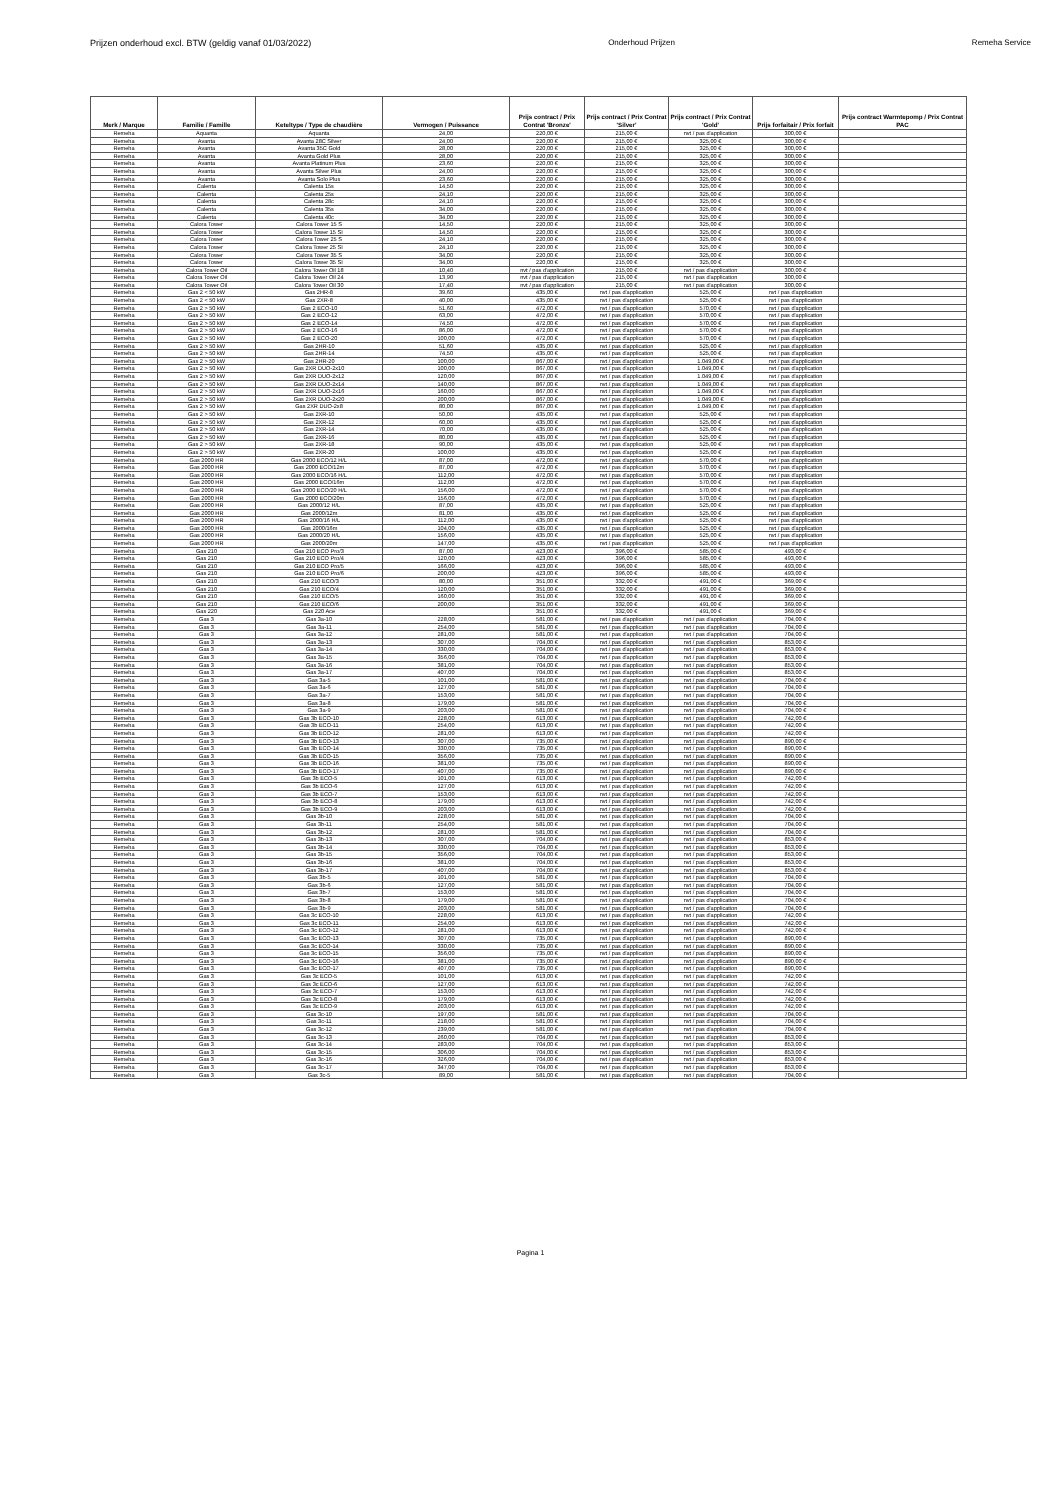Prijzen onderhoud excl. BTW (geldig vanaf 01/03/2022) Onderhoud Prijzen Remeha Service
| Merk / Marque | Familie / Famille | Keteltype / Type de chaudière | Vermogen / Puissance | Prijs contract / Prix Contrat 'Bronze' | Prijs contract / Prix Contrat 'Silver' | Prijs contract / Prix Contrat 'Gold' | Prijs forfaitair / Prix forfait | Prijs contract Warmtepomp / Prix Contrat PAC |
| --- | --- | --- | --- | --- | --- | --- | --- | --- |
| Remeha | Aquanta | Aquanta | 24,00 | 220,00 € | 215,00 € | nvt / pas d'application | 300,00 € | |
| Remeha | Avanta | Avanta 28C Silver | 24,00 | 220,00 € | 215,00 € | 325,00 € | 300,00 € | |
| Remeha | Avanta | Avanta 35C Gold | 28,00 | 220,00 € | 215,00 € | 325,00 € | 300,00 € | |
| Remeha | Avanta | Avanta Gold Plus | 28,00 | 220,00 € | 215,00 € | 325,00 € | 300,00 € | |
| Remeha | Avanta | Avanta Platinum Plus | 23,60 | 220,00 € | 215,00 € | 325,00 € | 300,00 € | |
| Remeha | Avanta | Avanta Silver Plus | 24,00 | 220,00 € | 215,00 € | 325,00 € | 300,00 € | |
| Remeha | Avanta | Avanta Solo Plus | 23,60 | 220,00 € | 215,00 € | 325,00 € | 300,00 € | |
| Remeha | Calenta | Calenta 15s | 14,50 | 220,00 € | 215,00 € | 325,00 € | 300,00 € | |
| Remeha | Calenta | Calenta 25s | 24,10 | 220,00 € | 215,00 € | 325,00 € | 300,00 € | |
| Remeha | Calenta | Calenta 28c | 24,10 | 220,00 € | 215,00 € | 325,00 € | 300,00 € | |
| Remeha | Calenta | Calenta 35s | 34,00 | 220,00 € | 215,00 € | 325,00 € | 300,00 € | |
| Remeha | Calenta | Calenta 40c | 34,00 | 220,00 € | 215,00 € | 325,00 € | 300,00 € | |
| Remeha | Calora Tower | Calora Tower 15 S | 14,50 | 220,00 € | 215,00 € | 325,00 € | 300,00 € | |
| Remeha | Calora Tower | Calora Tower 15 SI | 14,50 | 220,00 € | 215,00 € | 325,00 € | 300,00 € | |
| Remeha | Calora Tower | Calora Tower 25 S | 24,10 | 220,00 € | 215,00 € | 325,00 € | 300,00 € | |
| Remeha | Calora Tower | Calora Tower 25 SI | 24,10 | 220,00 € | 215,00 € | 325,00 € | 300,00 € | |
| Remeha | Calora Tower | Calora Tower 35 S | 34,00 | 220,00 € | 215,00 € | 325,00 € | 300,00 € | |
| Remeha | Calora Tower | Calora Tower 35 SI | 34,00 | 220,00 € | 215,00 € | 325,00 € | 300,00 € | |
| Remeha | Calora Tower Oil | Calora Tower Oil 18 | 10,40 | nvt / pas d'application | 215,00 € | nvt / pas d'application | 300,00 € | |
| Remeha | Calora Tower Oil | Calora Tower Oil 24 | 13,90 | nvt / pas d'application | 215,00 € | nvt / pas d'application | 300,00 € | |
| Remeha | Calora Tower Oil | Calora Tower Oil 30 | 17,40 | nvt / pas d'application | 215,00 € | nvt / pas d'application | 300,00 € | |
| Remeha | Gas 2 < 50 kW | Gas 2HR-8 | 39,60 | 435,00 € | nvt / pas d'application | 525,00 € | nvt / pas d'application | |
| Remeha | Gas 2 < 50 kW | Gas 2XR-8 | 40,00 | 435,00 € | nvt / pas d'application | 525,00 € | nvt / pas d'application | |
| Remeha | Gas 2 > 50 kW | Gas 2 ECO-10 | 51,60 | 472,00 € | nvt / pas d'application | 570,00 € | nvt / pas d'application | |
| Remeha | Gas 2 > 50 kW | Gas 2 ECO-12 | 63,00 | 472,00 € | nvt / pas d'application | 570,00 € | nvt / pas d'application | |
| Remeha | Gas 2 > 50 kW | Gas 2 ECO-14 | 74,50 | 472,00 € | nvt / pas d'application | 570,00 € | nvt / pas d'application | |
| Remeha | Gas 2 > 50 kW | Gas 2 ECO-16 | 86,00 | 472,00 € | nvt / pas d'application | 570,00 € | nvt / pas d'application | |
| Remeha | Gas 2 > 50 kW | Gas 2 ECO-20 | 100,00 | 472,00 € | nvt / pas d'application | 570,00 € | nvt / pas d'application | |
| Remeha | Gas 2 > 50 kW | Gas 2HR-10 | 51,60 | 435,00 € | nvt / pas d'application | 525,00 € | nvt / pas d'application | |
| Remeha | Gas 2 > 50 kW | Gas 2HR-14 | 74,50 | 435,00 € | nvt / pas d'application | 525,00 € | nvt / pas d'application | |
| Remeha | Gas 2 > 50 kW | Gas 2HR-20 | 100,00 | 867,00 € | nvt / pas d'application | 1.049,00 € | nvt / pas d'application | |
| Remeha | Gas 2 > 50 kW | Gas 2XR DUO-2x10 | 100,00 | 867,00 € | nvt / pas d'application | 1.049,00 € | nvt / pas d'application | |
| Remeha | Gas 2 > 50 kW | Gas 2XR DUO-2x12 | 120,00 | 867,00 € | nvt / pas d'application | 1.049,00 € | nvt / pas d'application | |
| Remeha | Gas 2 > 50 kW | Gas 2XR DUO-2x14 | 140,00 | 867,00 € | nvt / pas d'application | 1.049,00 € | nvt / pas d'application | |
| Remeha | Gas 2 > 50 kW | Gas 2XR DUO-2x16 | 160,00 | 867,00 € | nvt / pas d'application | 1.049,00 € | nvt / pas d'application | |
| Remeha | Gas 2 > 50 kW | Gas 2XR DUO-2x20 | 200,00 | 867,00 € | nvt / pas d'application | 1.049,00 € | nvt / pas d'application | |
| Remeha | Gas 2 > 50 kW | Gas 2XR DUO-2x8 | 80,00 | 867,00 € | nvt / pas d'application | 1.049,00 € | nvt / pas d'application | |
| Remeha | Gas 2 > 50 kW | Gas 2XR-10 | 50,00 | 435,00 € | nvt / pas d'application | 525,00 € | nvt / pas d'application | |
| Remeha | Gas 2 > 50 kW | Gas 2XR-12 | 60,00 | 435,00 € | nvt / pas d'application | 525,00 € | nvt / pas d'application | |
| Remeha | Gas 2 > 50 kW | Gas 2XR-14 | 70,00 | 435,00 € | nvt / pas d'application | 525,00 € | nvt / pas d'application | |
| Remeha | Gas 2 > 50 kW | Gas 2XR-16 | 80,00 | 435,00 € | nvt / pas d'application | 525,00 € | nvt / pas d'application | |
| Remeha | Gas 2 > 50 kW | Gas 2XR-18 | 90,00 | 435,00 € | nvt / pas d'application | 525,00 € | nvt / pas d'application | |
| Remeha | Gas 2 > 50 kW | Gas 2XR-20 | 100,00 | 435,00 € | nvt / pas d'application | 525,00 € | nvt / pas d'application | |
| Remeha | Gas 2000 HR | Gas 2000 ECO/12 H/L | 87,00 | 472,00 € | nvt / pas d'application | 570,00 € | nvt / pas d'application | |
| Remeha | Gas 2000 HR | Gas 2000 ECO/12m | 87,00 | 472,00 € | nvt / pas d'application | 570,00 € | nvt / pas d'application | |
| Remeha | Gas 2000 HR | Gas 2000 ECO/16 H/L | 112,00 | 472,00 € | nvt / pas d'application | 570,00 € | nvt / pas d'application | |
| Remeha | Gas 2000 HR | Gas 2000 ECO/16m | 112,00 | 472,00 € | nvt / pas d'application | 570,00 € | nvt / pas d'application | |
| Remeha | Gas 2000 HR | Gas 2000 ECO/20 H/L | 156,00 | 472,00 € | nvt / pas d'application | 570,00 € | nvt / pas d'application | |
| Remeha | Gas 2000 HR | Gas 2000 ECO/20m | 156,00 | 472,00 € | nvt / pas d'application | 570,00 € | nvt / pas d'application | |
| Remeha | Gas 2000 HR | Gas 2000/12 H/L | 87,00 | 435,00 € | nvt / pas d'application | 525,00 € | nvt / pas d'application | |
| Remeha | Gas 2000 HR | Gas 2000/12m | 81,00 | 435,00 € | nvt / pas d'application | 525,00 € | nvt / pas d'application | |
| Remeha | Gas 2000 HR | Gas 2000/16 H/L | 112,00 | 435,00 € | nvt / pas d'application | 525,00 € | nvt / pas d'application | |
| Remeha | Gas 2000 HR | Gas 2000/16m | 104,00 | 435,00 € | nvt / pas d'application | 525,00 € | nvt / pas d'application | |
| Remeha | Gas 2000 HR | Gas 2000/20 H/L | 156,00 | 435,00 € | nvt / pas d'application | 525,00 € | nvt / pas d'application | |
| Remeha | Gas 2000 HR | Gas 2000/20m | 147,00 | 435,00 € | nvt / pas d'application | 525,00 € | nvt / pas d'application | |
| Remeha | Gas 210 | Gas 210 ECO Pro/3 | 87,00 | 423,00 € | 396,00 € | 585,00 € | 493,00 € | |
| Remeha | Gas 210 | Gas 210 ECO Pro/4 | 120,00 | 423,00 € | 396,00 € | 585,00 € | 493,00 € | |
| Remeha | Gas 210 | Gas 210 ECO Pro/5 | 166,00 | 423,00 € | 396,00 € | 585,00 € | 493,00 € | |
| Remeha | Gas 210 | Gas 210 ECO Pro/6 | 200,00 | 423,00 € | 396,00 € | 585,00 € | 493,00 € | |
| Remeha | Gas 210 | Gas 210 ECO/3 | 80,00 | 351,00 € | 332,00 € | 491,00 € | 369,00 € | |
| Remeha | Gas 210 | Gas 210 ECO/4 | 120,00 | 351,00 € | 332,00 € | 491,00 € | 369,00 € | |
| Remeha | Gas 210 | Gas 210 ECO/5 | 160,00 | 351,00 € | 332,00 € | 491,00 € | 369,00 € | |
| Remeha | Gas 210 | Gas 210 ECO/6 | 200,00 | 351,00 € | 332,00 € | 491,00 € | 369,00 € | |
| Remeha | Gas 220 | Gas 220 Ace | | 351,00 € | 332,00 € | 491,00 € | 369,00 € | |
| Remeha | Gas 3 | Gas 3a-10 | 228,00 | 581,00 € | nvt / pas d'application | nvt / pas d'application | 704,00 € | |
| Remeha | Gas 3 | Gas 3a-11 | 254,00 | 581,00 € | nvt / pas d'application | nvt / pas d'application | 704,00 € | |
| Remeha | Gas 3 | Gas 3a-12 | 281,00 | 581,00 € | nvt / pas d'application | nvt / pas d'application | 704,00 € | |
| Remeha | Gas 3 | Gas 3a-13 | 307,00 | 704,00 € | nvt / pas d'application | nvt / pas d'application | 853,00 € | |
| Remeha | Gas 3 | Gas 3a-14 | 330,00 | 704,00 € | nvt / pas d'application | nvt / pas d'application | 853,00 € | |
| Remeha | Gas 3 | Gas 3a-15 | 356,00 | 704,00 € | nvt / pas d'application | nvt / pas d'application | 853,00 € | |
| Remeha | Gas 3 | Gas 3a-16 | 381,00 | 704,00 € | nvt / pas d'application | nvt / pas d'application | 853,00 € | |
| Remeha | Gas 3 | Gas 3a-17 | 407,00 | 704,00 € | nvt / pas d'application | nvt / pas d'application | 853,00 € | |
| Remeha | Gas 3 | Gas 3a-5 | 101,00 | 581,00 € | nvt / pas d'application | nvt / pas d'application | 704,00 € | |
| Remeha | Gas 3 | Gas 3a-6 | 127,00 | 581,00 € | nvt / pas d'application | nvt / pas d'application | 704,00 € | |
| Remeha | Gas 3 | Gas 3a-7 | 153,00 | 581,00 € | nvt / pas d'application | nvt / pas d'application | 704,00 € | |
| Remeha | Gas 3 | Gas 3a-8 | 179,00 | 581,00 € | nvt / pas d'application | nvt / pas d'application | 704,00 € | |
| Remeha | Gas 3 | Gas 3a-9 | 203,00 | 581,00 € | nvt / pas d'application | nvt / pas d'application | 704,00 € | |
| Remeha | Gas 3 | Gas 3b ECO-10 | 228,00 | 613,00 € | nvt / pas d'application | nvt / pas d'application | 742,00 € | |
| Remeha | Gas 3 | Gas 3b ECO-11 | 254,00 | 613,00 € | nvt / pas d'application | nvt / pas d'application | 742,00 € | |
| Remeha | Gas 3 | Gas 3b ECO-12 | 281,00 | 613,00 € | nvt / pas d'application | nvt / pas d'application | 742,00 € | |
| Remeha | Gas 3 | Gas 3b ECO-13 | 307,00 | 735,00 € | nvt / pas d'application | nvt / pas d'application | 890,00 € | |
| Remeha | Gas 3 | Gas 3b ECO-14 | 330,00 | 735,00 € | nvt / pas d'application | nvt / pas d'application | 890,00 € | |
| Remeha | Gas 3 | Gas 3b ECO-15 | 356,00 | 735,00 € | nvt / pas d'application | nvt / pas d'application | 890,00 € | |
| Remeha | Gas 3 | Gas 3b ECO-16 | 381,00 | 735,00 € | nvt / pas d'application | nvt / pas d'application | 890,00 € | |
| Remeha | Gas 3 | Gas 3b ECO-17 | 407,00 | 735,00 € | nvt / pas d'application | nvt / pas d'application | 890,00 € | |
| Remeha | Gas 3 | Gas 3b ECO-5 | 101,00 | 613,00 € | nvt / pas d'application | nvt / pas d'application | 742,00 € | |
| Remeha | Gas 3 | Gas 3b ECO-6 | 127,00 | 613,00 € | nvt / pas d'application | nvt / pas d'application | 742,00 € | |
| Remeha | Gas 3 | Gas 3b ECO-7 | 153,00 | 613,00 € | nvt / pas d'application | nvt / pas d'application | 742,00 € | |
| Remeha | Gas 3 | Gas 3b ECO-8 | 179,00 | 613,00 € | nvt / pas d'application | nvt / pas d'application | 742,00 € | |
| Remeha | Gas 3 | Gas 3b ECO-9 | 203,00 | 613,00 € | nvt / pas d'application | nvt / pas d'application | 742,00 € | |
| Remeha | Gas 3 | Gas 3b-10 | 228,00 | 581,00 € | nvt / pas d'application | nvt / pas d'application | 704,00 € | |
| Remeha | Gas 3 | Gas 3b-11 | 254,00 | 581,00 € | nvt / pas d'application | nvt / pas d'application | 704,00 € | |
| Remeha | Gas 3 | Gas 3b-12 | 281,00 | 581,00 € | nvt / pas d'application | nvt / pas d'application | 704,00 € | |
| Remeha | Gas 3 | Gas 3b-13 | 307,00 | 704,00 € | nvt / pas d'application | nvt / pas d'application | 853,00 € | |
| Remeha | Gas 3 | Gas 3b-14 | 330,00 | 704,00 € | nvt / pas d'application | nvt / pas d'application | 853,00 € | |
| Remeha | Gas 3 | Gas 3b-15 | 356,00 | 704,00 € | nvt / pas d'application | nvt / pas d'application | 853,00 € | |
| Remeha | Gas 3 | Gas 3b-16 | 381,00 | 704,00 € | nvt / pas d'application | nvt / pas d'application | 853,00 € | |
| Remeha | Gas 3 | Gas 3b-17 | 407,00 | 704,00 € | nvt / pas d'application | nvt / pas d'application | 853,00 € | |
| Remeha | Gas 3 | Gas 3b-5 | 101,00 | 581,00 € | nvt / pas d'application | nvt / pas d'application | 704,00 € | |
| Remeha | Gas 3 | Gas 3b-6 | 127,00 | 581,00 € | nvt / pas d'application | nvt / pas d'application | 704,00 € | |
| Remeha | Gas 3 | Gas 3b-7 | 153,00 | 581,00 € | nvt / pas d'application | nvt / pas d'application | 704,00 € | |
| Remeha | Gas 3 | Gas 3b-8 | 179,00 | 581,00 € | nvt / pas d'application | nvt / pas d'application | 704,00 € | |
| Remeha | Gas 3 | Gas 3b-9 | 203,00 | 581,00 € | nvt / pas d'application | nvt / pas d'application | 704,00 € | |
| Remeha | Gas 3 | Gas 3c ECO-10 | 228,00 | 613,00 € | nvt / pas d'application | nvt / pas d'application | 742,00 € | |
| Remeha | Gas 3 | Gas 3c ECO-11 | 254,00 | 613,00 € | nvt / pas d'application | nvt / pas d'application | 742,00 € | |
| Remeha | Gas 3 | Gas 3c ECO-12 | 281,00 | 613,00 € | nvt / pas d'application | nvt / pas d'application | 742,00 € | |
| Remeha | Gas 3 | Gas 3c ECO-13 | 307,00 | 735,00 € | nvt / pas d'application | nvt / pas d'application | 890,00 € | |
| Remeha | Gas 3 | Gas 3c ECO-14 | 330,00 | 735,00 € | nvt / pas d'application | nvt / pas d'application | 890,00 € | |
| Remeha | Gas 3 | Gas 3c ECO-15 | 356,00 | 735,00 € | nvt / pas d'application | nvt / pas d'application | 890,00 € | |
| Remeha | Gas 3 | Gas 3c ECO-16 | 381,00 | 735,00 € | nvt / pas d'application | nvt / pas d'application | 890,00 € | |
| Remeha | Gas 3 | Gas 3c ECO-17 | 407,00 | 735,00 € | nvt / pas d'application | nvt / pas d'application | 890,00 € | |
| Remeha | Gas 3 | Gas 3c ECO-5 | 101,00 | 613,00 € | nvt / pas d'application | nvt / pas d'application | 742,00 € | |
| Remeha | Gas 3 | Gas 3c ECO-6 | 127,00 | 613,00 € | nvt / pas d'application | nvt / pas d'application | 742,00 € | |
| Remeha | Gas 3 | Gas 3c ECO-7 | 153,00 | 613,00 € | nvt / pas d'application | nvt / pas d'application | 742,00 € | |
| Remeha | Gas 3 | Gas 3c ECO-8 | 179,00 | 613,00 € | nvt / pas d'application | nvt / pas d'application | 742,00 € | |
| Remeha | Gas 3 | Gas 3c ECO-9 | 203,00 | 613,00 € | nvt / pas d'application | nvt / pas d'application | 742,00 € | |
| Remeha | Gas 3 | Gas 3c-10 | 197,00 | 581,00 € | nvt / pas d'application | nvt / pas d'application | 704,00 € | |
| Remeha | Gas 3 | Gas 3c-11 | 218,00 | 581,00 € | nvt / pas d'application | nvt / pas d'application | 704,00 € | |
| Remeha | Gas 3 | Gas 3c-12 | 239,00 | 581,00 € | nvt / pas d'application | nvt / pas d'application | 704,00 € | |
| Remeha | Gas 3 | Gas 3c-13 | 260,00 | 704,00 € | nvt / pas d'application | nvt / pas d'application | 853,00 € | |
| Remeha | Gas 3 | Gas 3c-14 | 283,00 | 704,00 € | nvt / pas d'application | nvt / pas d'application | 853,00 € | |
| Remeha | Gas 3 | Gas 3c-15 | 306,00 | 704,00 € | nvt / pas d'application | nvt / pas d'application | 853,00 € | |
| Remeha | Gas 3 | Gas 3c-16 | 326,00 | 704,00 € | nvt / pas d'application | nvt / pas d'application | 853,00 € | |
| Remeha | Gas 3 | Gas 3c-17 | 347,00 | 704,00 € | nvt / pas d'application | nvt / pas d'application | 853,00 € | |
| Remeha | Gas 3 | Gas 3c-5 | 89,00 | 581,00 € | nvt / pas d'application | nvt / pas d'application | 704,00 € | |
Pagina 1